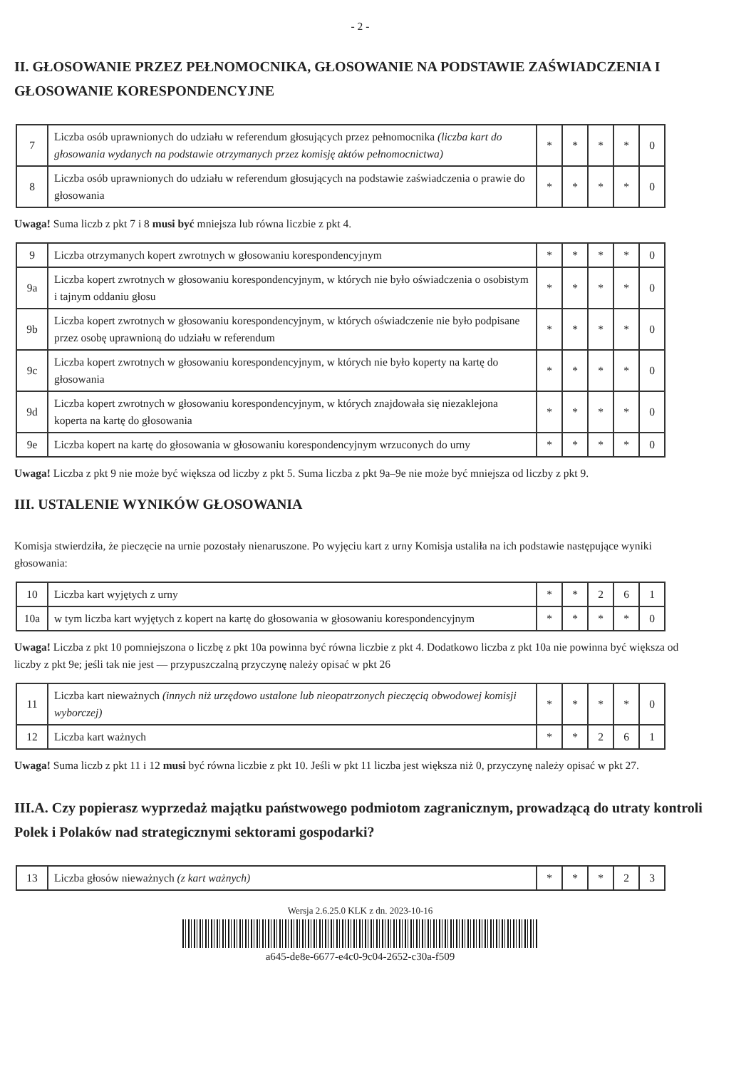- 2 -
II. GŁOSOWANIE PRZEZ PEŁNOMOCNIKA, GŁOSOWANIE NA PODSTAWIE ZAŚWIADCZENIA I GŁOSOWANIE KORESPONDENCYJNE
| 7 | Liczba osób uprawnionych do udziału w referendum głosujących przez pełnomocnika (liczba kart do głosowania wydanych na podstawie otrzymanych przez komisję aktów pełnomocnictwa) | * | * | * | * | 0 |
| 8 | Liczba osób uprawnionych do udziału w referendum głosujących na podstawie zaświadczenia o prawie do głosowania | * | * | * | * | 0 |
Uwaga! Suma liczb z pkt 7 i 8 musi być mniejsza lub równa liczbie z pkt 4.
| 9 | Liczba otrzymanych kopert zwrotnych w głosowaniu korespondencyjnym | * | * | * | * | 0 |
| 9a | Liczba kopert zwrotnych w głosowaniu korespondencyjnym, w których nie było oświadczenia o osobistym i tajnym oddaniu głosu | * | * | * | * | 0 |
| 9b | Liczba kopert zwrotnych w głosowaniu korespondencyjnym, w których oświadczenie nie było podpisane przez osobę uprawnioną do udziału w referendum | * | * | * | * | 0 |
| 9c | Liczba kopert zwrotnych w głosowaniu korespondencyjnym, w których nie było koperty na kartę do głosowania | * | * | * | * | 0 |
| 9d | Liczba kopert zwrotnych w głosowaniu korespondencyjnym, w których znajdowała się niezaklejona koperta na kartę do głosowania | * | * | * | * | 0 |
| 9e | Liczba kopert na kartę do głosowania w głosowaniu korespondencyjnym wrzuconych do urny | * | * | * | * | 0 |
Uwaga! Liczba z pkt 9 nie może być większa od liczby z pkt 5. Suma liczba z pkt 9a–9e nie może być mniejsza od liczby z pkt 9.
III. USTALENIE WYNIKÓW GŁOSOWANIA
Komisja stwierdziła, że pieczęcie na urnie pozostały nienaruszone. Po wyjęciu kart z urny Komisja ustaliła na ich podstawie następujące wyniki głosowania:
| 10 | Liczba kart wyjętych z urny | * | * | 2 | 6 | 1 |
| 10a | w tym liczba kart wyjętych z kopert na kartę do głosowania w głosowaniu korespondencyjnym | * | * | * | * | 0 |
Uwaga! Liczba z pkt 10 pomniejszona o liczbę z pkt 10a powinna być równa liczbie z pkt 4. Dodatkowo liczba z pkt 10a nie powinna być większa od liczby z pkt 9e; jeśli tak nie jest — przypuszczalną przyczynę należy opisać w pkt 26
| 11 | Liczba kart nieważnych (innych niż urzędowo ustalone lub nieopatrzonych pieczęcią obwodowej komisji wyborczej) | * | * | * | * | 0 |
| 12 | Liczba kart ważnych | * | * | 2 | 6 | 1 |
Uwaga! Suma liczb z pkt 11 i 12 musi być równa liczbie z pkt 10. Jeśli w pkt 11 liczba jest większa niż 0, przyczynę należy opisać w pkt 27.
III.A. Czy popierasz wyprzedaż majątku państwowego podmiotom zagranicznym, prowadzącą do utraty kontroli Polek i Polaków nad strategicznymi sektorami gospodarki?
| 13 | Liczba głosów nieważnych (z kart ważnych) | * | * | * | 2 | 3 |
Wersja 2.6.25.0 KLK z dn. 2023-10-16
a645-de8e-6677-e4c0-9c04-2652-c30a-f509